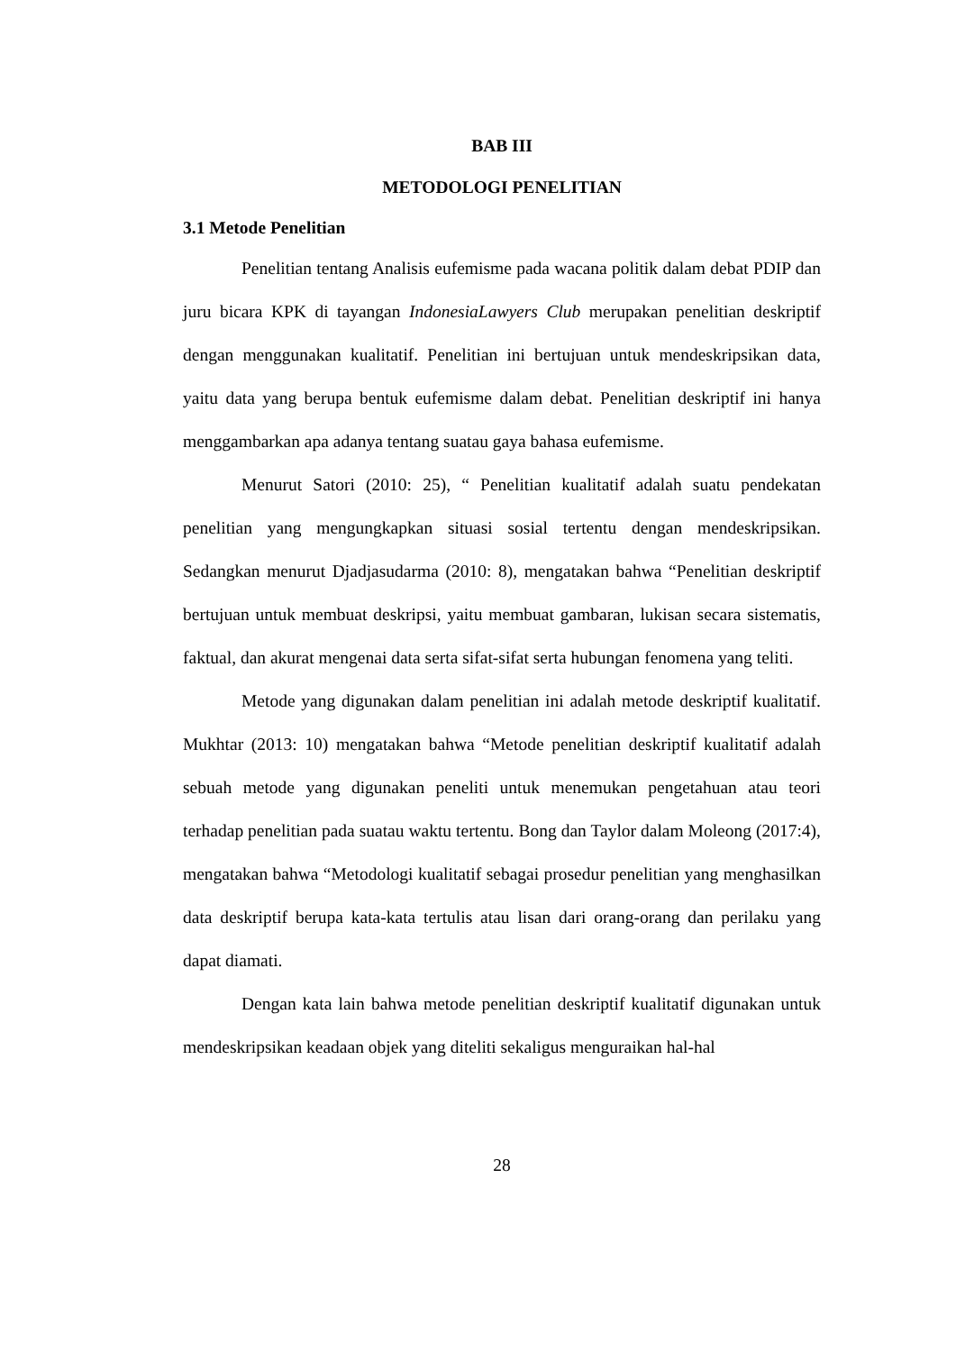BAB III
METODOLOGI PENELITIAN
3.1 Metode Penelitian
Penelitian tentang Analisis eufemisme pada wacana politik dalam debat PDIP dan juru bicara KPK di tayangan IndonesiaLawyers Club merupakan penelitian deskriptif dengan menggunakan kualitatif. Penelitian ini bertujuan untuk mendeskripsikan data, yaitu data yang berupa bentuk eufemisme dalam debat. Penelitian deskriptif ini hanya menggambarkan apa adanya tentang suatau gaya bahasa eufemisme.
Menurut Satori (2010: 25), “ Penelitian kualitatif adalah suatu pendekatan penelitian yang mengungkapkan situasi sosial tertentu dengan mendeskripsikan. Sedangkan menurut Djadjasudarma (2010: 8), mengatakan bahwa “Penelitian deskriptif bertujuan untuk membuat deskripsi, yaitu membuat gambaran, lukisan secara sistematis, faktual, dan akurat mengenai data serta sifat-sifat serta hubungan fenomena yang teliti.
Metode yang digunakan dalam penelitian ini adalah metode deskriptif kualitatif. Mukhtar (2013: 10) mengatakan bahwa “Metode penelitian deskriptif kualitatif adalah sebuah metode yang digunakan peneliti untuk menemukan pengetahuan atau teori terhadap penelitian pada suatau waktu tertentu. Bong dan Taylor dalam Moleong (2017:4), mengatakan bahwa “Metodologi kualitatif sebagai prosedur penelitian yang menghasilkan data deskriptif berupa kata-kata tertulis atau lisan dari orang-orang dan perilaku yang dapat diamati.
Dengan kata lain bahwa metode penelitian deskriptif kualitatif digunakan untuk mendeskripsikan keadaan objek yang diteliti sekaligus menguraikan hal-hal
28